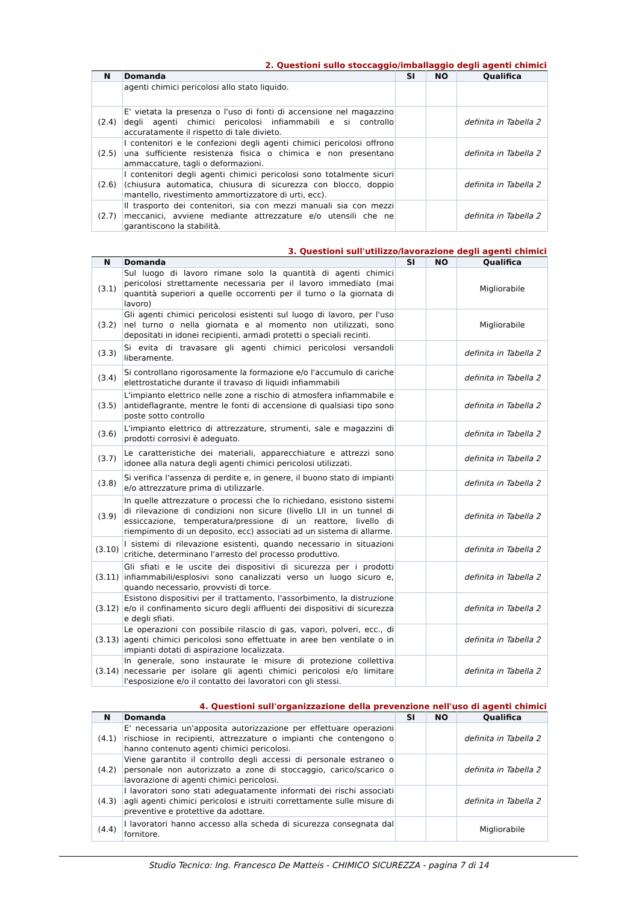2. Questioni sullo stoccaggio/imballaggio degli agenti chimici
| N | Domanda | SI | NO | Qualifica |
| --- | --- | --- | --- | --- |
| | agenti chimici pericolosi allo stato liquido. | | | |
| (2.4) | E' vietata la presenza o l'uso di fonti di accensione nel magazzino degli agenti chimici pericolosi infiammabili e si controllo accuratamente il rispetto di tale divieto. | | | definita in Tabella 2 |
| (2.5) | I contenitori e le confezioni degli agenti chimici pericolosi offrono una sufficiente resistenza fisica o chimica e non presentano ammaccature, tagli o deformazioni. | | | definita in Tabella 2 |
| (2.6) | I contenitori degli agenti chimici pericolosi sono totalmente sicuri (chiusura automatica, chiusura di sicurezza con blocco, doppio mantello, rivestimento ammortizzatore di urti, ecc). | | | definita in Tabella 2 |
| (2.7) | Il trasporto dei contenitori, sia con mezzi manuali sia con mezzi meccanici, avviene mediante attrezzature e/o utensili che ne garantiscono la stabilità. | | | definita in Tabella 2 |
3. Questioni sull'utilizzo/lavorazione degli agenti chimici
| N | Domanda | SI | NO | Qualifica |
| --- | --- | --- | --- | --- |
| (3.1) | Sul luogo di lavoro rimane solo la quantità di agenti chimici pericolosi strettamente necessaria per il lavoro immediato (mai quantità superiori a quelle occorrenti per il turno o la giornata di lavoro) | | | Migliorabile |
| (3.2) | Gli agenti chimici pericolosi esistenti sul luogo di lavoro, per l'uso nel turno o nella giornata e al momento non utilizzati, sono depositati in idonei recipienti, armadi protetti o speciali recinti. | | | Migliorabile |
| (3.3) | Si evita di travasare gli agenti chimici pericolosi versandoli liberamente. | | | definita in Tabella 2 |
| (3.4) | Si controllano rigorosamente la formazione e/o l'accumulo di cariche elettrostatiche durante il travaso di liquidi infiammabili | | | definita in Tabella 2 |
| (3.5) | L'impianto elettrico nelle zone a rischio di atmosfera infiammabile e antideflagrante, mentre le fonti di accensione di qualsiasi tipo sono poste sotto controllo | | | definita in Tabella 2 |
| (3.6) | L'impianto elettrico di attrezzature, strumenti, sale e magazzini di prodotti corrosivi è adeguato. | | | definita in Tabella 2 |
| (3.7) | Le caratteristiche dei materiali, apparecchiature e attrezzi sono idonee alla natura degli agenti chimici pericolosi utilizzati. | | | definita in Tabella 2 |
| (3.8) | Si verifica l'assenza di perdite e, in genere, il buono stato di impianti e/o attrezzature prima di utilizzarle. | | | definita in Tabella 2 |
| (3.9) | In quelle attrezzature o processi che lo richiedano, esistono sistemi di rilevazione di condizioni non sicure (livello LII in un tunnel di essiccazione, temperatura/pressione di un reattore, livello di riempimento di un deposito, ecc) associati ad un sistema di allarme. | | | definita in Tabella 2 |
| (3.10) | I sistemi di rilevazione esistenti, quando necessario in situazioni critiche, determinano l'arresto del processo produttivo. | | | definita in Tabella 2 |
| (3.11) | Gli sfiati e le uscite dei dispositivi di sicurezza per i prodotti infiammabili/esplosivi sono canalizzati verso un luogo sicuro e, quando necessario, provvisti di torce. | | | definita in Tabella 2 |
| (3.12) | Esistono dispositivi per il trattamento, l'assorbimento, la distruzione e/o il confinamento sicuro degli affluenti dei dispositivi di sicurezza e degli sfiati. | | | definita in Tabella 2 |
| (3.13) | Le operazioni con possibile rilascio di gas, vapori, polveri, ecc., di agenti chimici pericolosi sono effettuate in aree ben ventilate o in impianti dotati di aspirazione localizzata. | | | definita in Tabella 2 |
| (3.14) | In generale, sono instaurate le misure di protezione collettiva necessarie per isolare gli agenti chimici pericolosi e/o limitare l'esposizione e/o il contatto dei lavoratori con gli stessi. | | | definita in Tabella 2 |
4. Questioni sull'organizzazione della prevenzione nell'uso di agenti chimici
| N | Domanda | SI | NO | Qualifica |
| --- | --- | --- | --- | --- |
| (4.1) | E' necessaria un'apposita autorizzazione per effettuare operazioni rischiose in recipienti, attrezzature o impianti che contengono o hanno contenuto agenti chimici pericolosi. | | | definita in Tabella 2 |
| (4.2) | Viene garantito il controllo degli accessi di personale estraneo o personale non autorizzato a zone di stoccaggio, carico/scarico o lavorazione di agenti chimici pericolosi. | | | definita in Tabella 2 |
| (4.3) | I lavoratori sono stati adeguatamente informati dei rischi associati agli agenti chimici pericolosi e istruiti correttamente sulle misure di preventive e protettive da adottare. | | | definita in Tabella 2 |
| (4.4) | I lavoratori hanno accesso alla scheda di sicurezza consegnata dal fornitore. | | | Migliorabile |
Studio Tecnico: Ing. Francesco De Matteis - CHIMICO SICUREZZA - pagina 7 di 14